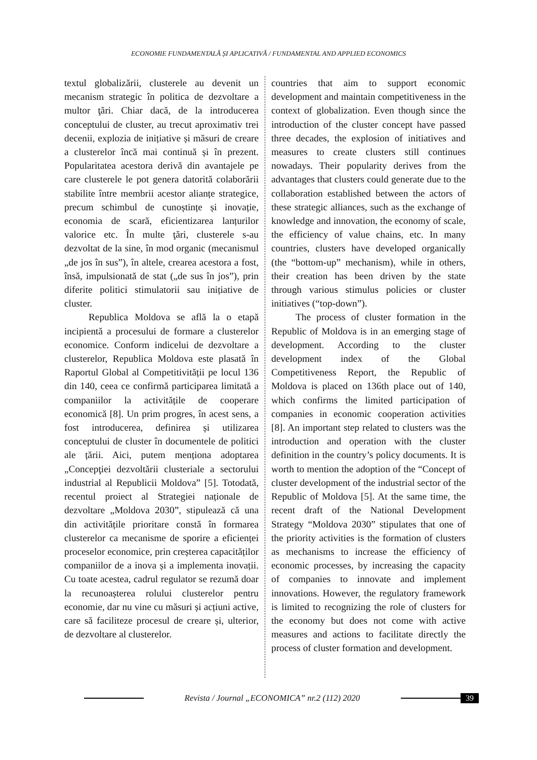ECONOMIE FUNDAMENTALĂ ȘI APLICATIVĂ / FUNDAMENTAL AND APPLIED ECONOMICS
textul globalizării, clusterele au devenit un mecanism strategic în politica de dezvoltare a multor ţări. Chiar dacă, de la introducerea conceptului de cluster, au trecut aproximativ trei decenii, explozia de inițiative și măsuri de creare a clusterelor încă mai continuă și în prezent. Popularitatea acestora derivă din avantajele pe care clusterele le pot genera datorită colaborării stabilite între membrii acestor alianțe strategice, precum schimbul de cunoștințe și inovație, economia de scară, eficientizarea lanțurilor valorice etc. În multe ţări, clusterele s-au dezvoltat de la sine, în mod organic (mecanismul „de jos în sus”), în altele, crearea acestora a fost, însă, impulsionată de stat („de sus în jos”), prin diferite politici stimulatorii sau inițiative de cluster.
Republica Moldova se află la o etapă incipientă a procesului de formare a clusterelor economice. Conform indicelui de dezvoltare a clusterelor, Republica Moldova este plasată în Raportul Global al Competitivității pe locul 136 din 140, ceea ce confirmă participarea limitată a companiilor la activitățile de cooperare economică [8]. Un prim progres, în acest sens, a fost introducerea, definirea și utilizarea conceptului de cluster în documentele de politici ale țării. Aici, putem menționa adoptarea „Concepţiei dezvoltării clusteriale a sectorului industrial al Republicii Moldova” [5]. Totodată, recentul proiect al Strategiei naționale de dezvoltare „Moldova 2030”, stipulează că una din activitățile prioritare constă în formarea clusterelor ca mecanisme de sporire a eficienței proceselor economice, prin creșterea capacităților companiilor de a inova și a implementa inovații. Cu toate acestea, cadrul regulator se rezumă doar la recunoașterea rolului clusterelor pentru economie, dar nu vine cu măsuri și acțiuni active, care să faciliteze procesul de creare și, ulterior, de dezvoltare al clusterelor.
countries that aim to support economic development and maintain competitiveness in the context of globalization. Even though since the introduction of the cluster concept have passed three decades, the explosion of initiatives and measures to create clusters still continues nowadays. Their popularity derives from the advantages that clusters could generate due to the collaboration established between the actors of these strategic alliances, such as the exchange of knowledge and innovation, the economy of scale, the efficiency of value chains, etc. In many countries, clusters have developed organically (the “bottom-up” mechanism), while in others, their creation has been driven by the state through various stimulus policies or cluster initiatives (“top-down”).
The process of cluster formation in the Republic of Moldova is in an emerging stage of development. According to the cluster development index of the Global Competitiveness Report, the Republic of Moldova is placed on 136th place out of 140, which confirms the limited participation of companies in economic cooperation activities [8]. An important step related to clusters was the introduction and operation with the cluster definition in the country’s policy documents. It is worth to mention the adoption of the “Concept of cluster development of the industrial sector of the Republic of Moldova [5]. At the same time, the recent draft of the National Development Strategy “Moldova 2030” stipulates that one of the priority activities is the formation of clusters as mechanisms to increase the efficiency of economic processes, by increasing the capacity of companies to innovate and implement innovations. However, the regulatory framework is limited to recognizing the role of clusters for the economy but does not come with active measures and actions to facilitate directly the process of cluster formation and development.
Revista / Journal „ECONOMICA” nr.2 (112) 2020
39